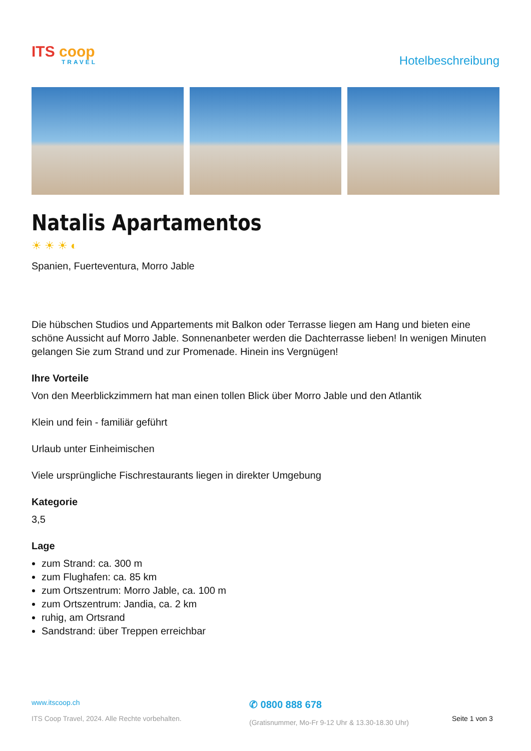ITS coop
TRAVEL
Hotelbeschreibung
Natalis Apartamentos
☀☀☀◐
Spanien, Fuerteventura, Morro Jable
Die hübschen Studios und Appartements mit Balkon oder Terrasse liegen am Hang und bieten eine schöne Aussicht auf Morro Jable. Sonnenanbeter werden die Dachterrasse lieben! In wenigen Minuten gelangen Sie zum Strand und zur Promenade. Hinein ins Vergnügen!
Ihre Vorteile
Von den Meerblickzimmern hat man einen tollen Blick über Morro Jable und den Atlantik
Klein und fein - familiär geführt
Urlaub unter Einheimischen
Viele ursprüngliche Fischrestaurants liegen in direkter Umgebung
Kategorie
3,5
Lage
zum Strand: ca. 300 m
zum Flughafen: ca. 85 km
zum Ortszentrum: Morro Jable, ca. 100 m
zum Ortszentrum: Jandia, ca. 2 km
ruhig, am Ortsrand
Sandstrand: über Treppen erreichbar
www.itscoop.ch
ITS Coop Travel, 2024. Alle Rechte vorbehalten.
✆ 0800 888 678
(Gratisnummer, Mo-Fr 9-12 Uhr & 13.30-18.30 Uhr)
Seite 1 von 3